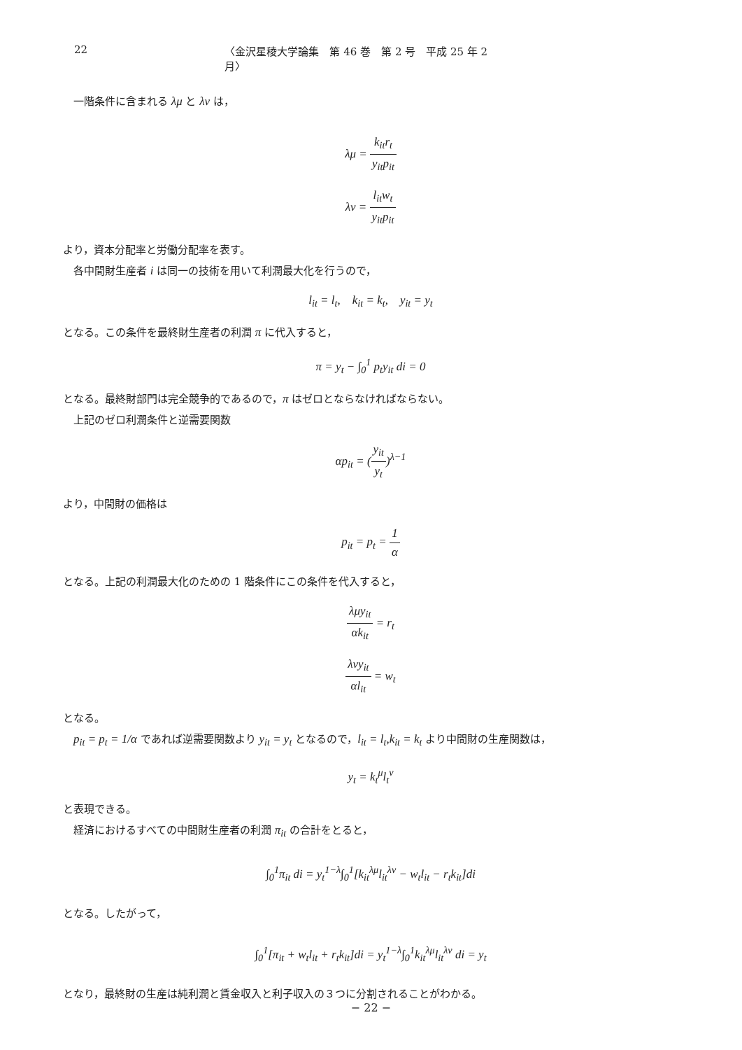22 〈金沢星稜大学論集　第 46 巻　第 2 号　平成 25 年 2 月〉
一階条件に含まれる λμ と λν は，
λμ = k<sub>it</sub>r<sub>t</sub> y<sub>it</sub>p<sub>it</sub>
λν = l<sub>it</sub>w<sub>t</sub> y<sub>it</sub>p<sub>it</sub>
より，資本分配率と労働分配率を表す。
各中間財生産者 i は同一の技術を用いて利潤最大化を行うので，
l<sub>it</sub> = l<sub>t</sub>,　k<sub>it</sub> = k<sub>t</sub>,　y<sub>it</sub> = y<sub>t</sub>
となる。この条件を最終財生産者の利潤 π に代入すると，
π = y<sub>t</sub> − ∫<sub>0</sub><sup>1</sup> p<sub>t</sub>y<sub>it</sub> di = 0
となる。最終財部門は完全競争的であるので，π はゼロとならなければならない。
上記のゼロ利潤条件と逆需要関数
αp<sub>it</sub> = (y<sub>it</sub> y<sub>t</sub>)<sup>λ−1</sup>
より，中間財の価格は
p<sub>it</sub> = p<sub>t</sub> = 1 α
となる。上記の利潤最大化のための 1 階条件にこの条件を代入すると，
λμy<sub>it</sub> αk<sub>it</sub> = r<sub>t</sub>
λνy<sub>it</sub> αl<sub>it</sub> = w<sub>t</sub>
となる。
p<sub>it</sub> = p<sub>t</sub> = 1/α であれば逆需要関数より y<sub>it</sub> = y<sub>t</sub> となるので，l<sub>it</sub> = l<sub>t</sub>,k<sub>it</sub> = k<sub>t</sub> より中間財の生産関数は，
y<sub>t</sub> = k<sub>t</sub><sup>μ</sup>l<sub>t</sub><sup>ν</sup>
と表現できる。
経済におけるすべての中間財生産者の利潤 π<sub>it</sub> の合計をとると，
∫<sub>0</sub><sup>1</sup>π<sub>it</sub> di = y<sub>t</sub><sup>1−λ</sup>∫<sub>0</sub><sup>1</sup>[k<sub>it</sub><sup>λμ</sup>l<sub>it</sub><sup>λν</sup> − w<sub>t</sub>l<sub>it</sub> − r<sub>t</sub>k<sub>it</sub>]di
となる。したがって，
∫<sub>0</sub><sup>1</sup>[π<sub>it</sub> + w<sub>t</sub>l<sub>it</sub> + r<sub>t</sub>k<sub>it</sub>]di = y<sub>t</sub><sup>1−λ</sup>∫<sub>0</sub><sup>1</sup>k<sub>it</sub><sup>λμ</sup>l<sub>it</sub><sup>λν</sup> di = y<sub>t</sub>
となり，最終財の生産は純利潤と賃金収入と利子収入の３つに分割されることがわかる。
− 22 −